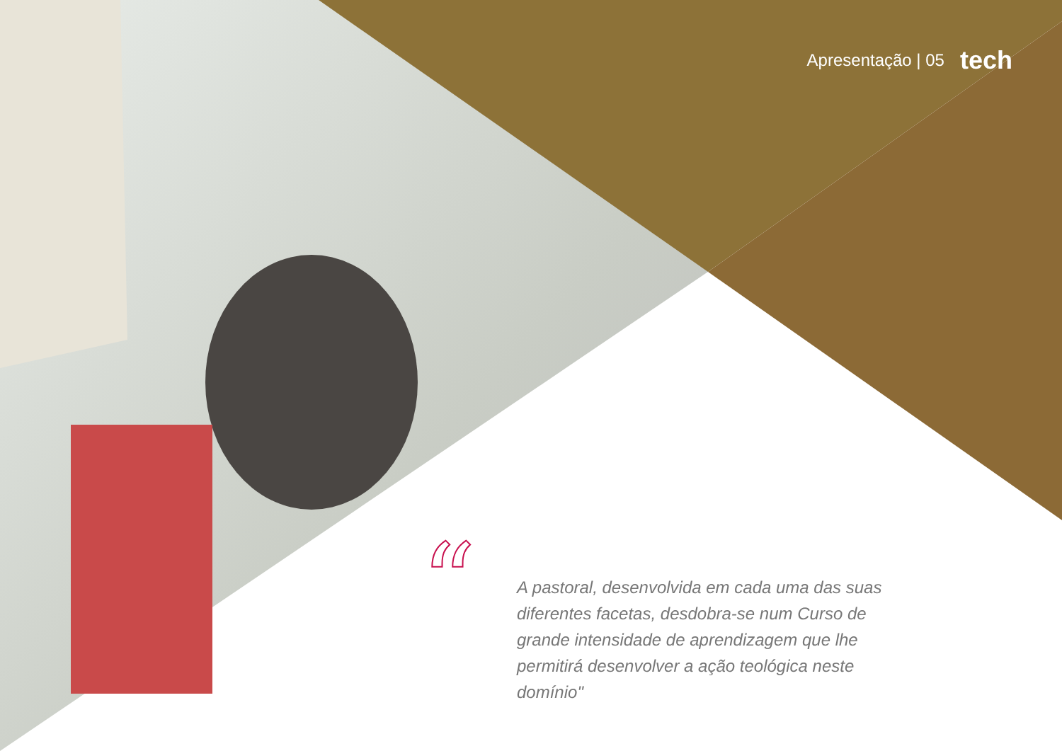Apresentação | 05 tech
“
A pastoral, desenvolvida em cada uma das suas diferentes facetas, desdobra-se num Curso de grande intensidade de aprendizagem que lhe permitirá desenvolver a ação teológica neste domínio"